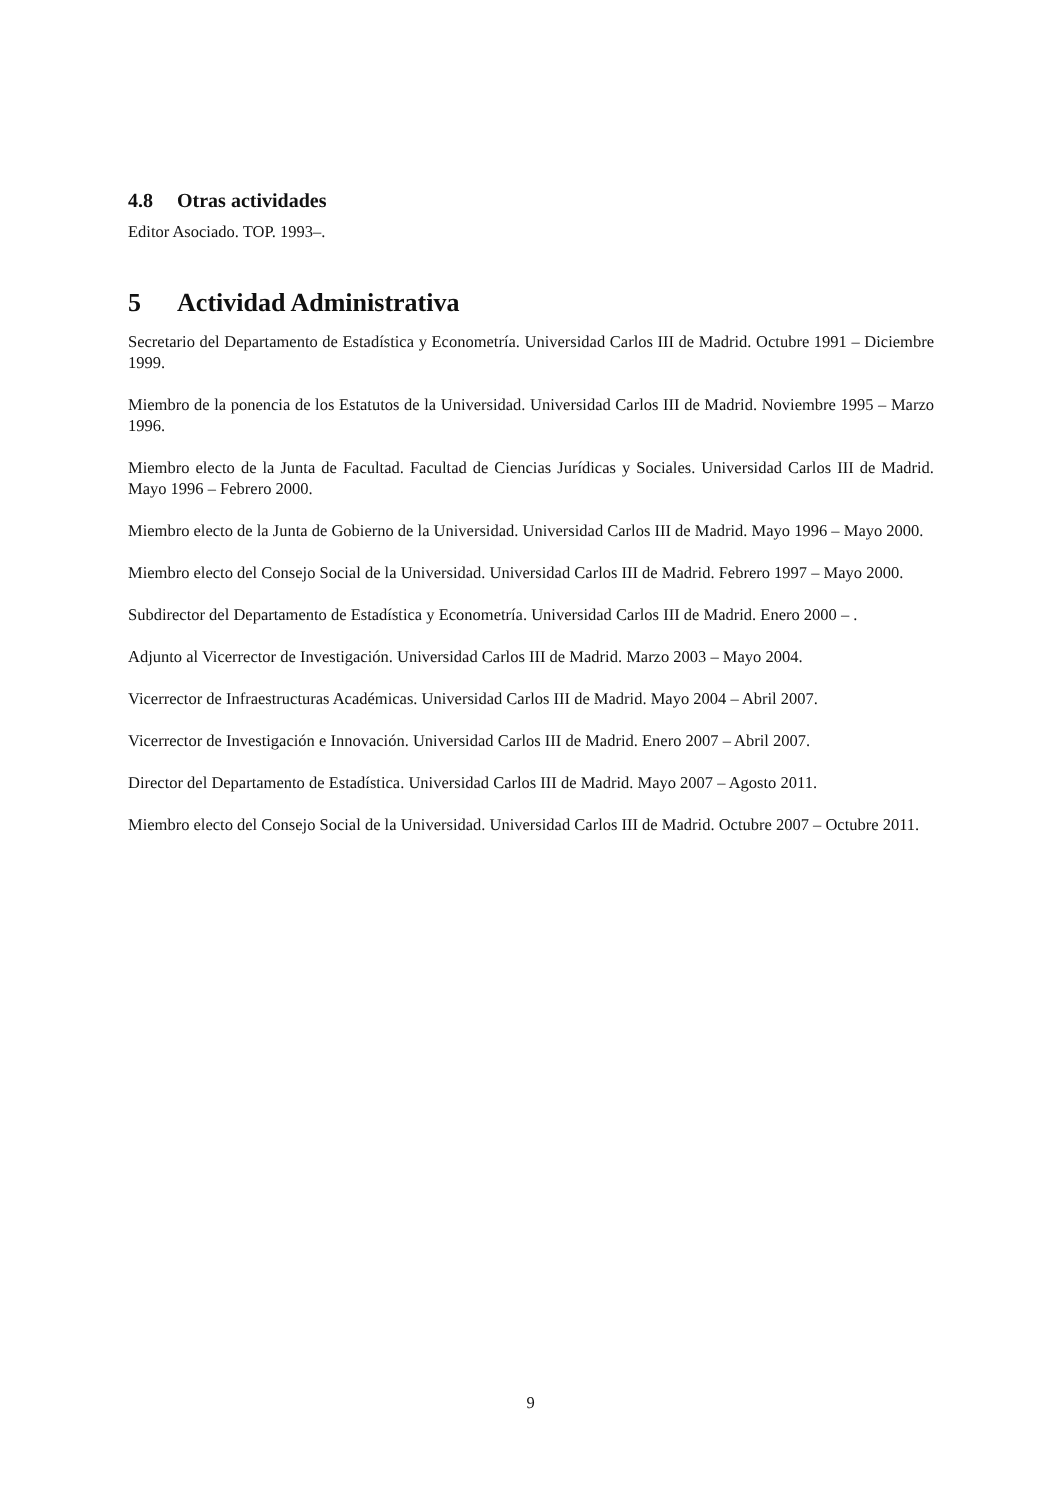4.8 Otras actividades
Editor Asociado. TOP. 1993–.
5 Actividad Administrativa
Secretario del Departamento de Estadística y Econometría. Universidad Carlos III de Madrid. Octubre 1991 – Diciembre 1999.
Miembro de la ponencia de los Estatutos de la Universidad. Universidad Carlos III de Madrid. Noviembre 1995 – Marzo 1996.
Miembro electo de la Junta de Facultad. Facultad de Ciencias Jurídicas y Sociales. Universidad Carlos III de Madrid. Mayo 1996 – Febrero 2000.
Miembro electo de la Junta de Gobierno de la Universidad. Universidad Carlos III de Madrid. Mayo 1996 – Mayo 2000.
Miembro electo del Consejo Social de la Universidad. Universidad Carlos III de Madrid. Febrero 1997 – Mayo 2000.
Subdirector del Departamento de Estadística y Econometría. Universidad Carlos III de Madrid. Enero 2000 – .
Adjunto al Vicerrector de Investigación. Universidad Carlos III de Madrid. Marzo 2003 – Mayo 2004.
Vicerrector de Infraestructuras Académicas. Universidad Carlos III de Madrid. Mayo 2004 – Abril 2007.
Vicerrector de Investigación e Innovación. Universidad Carlos III de Madrid. Enero 2007 – Abril 2007.
Director del Departamento de Estadística. Universidad Carlos III de Madrid. Mayo 2007 – Agosto 2011.
Miembro electo del Consejo Social de la Universidad. Universidad Carlos III de Madrid. Octubre 2007 – Octubre 2011.
9